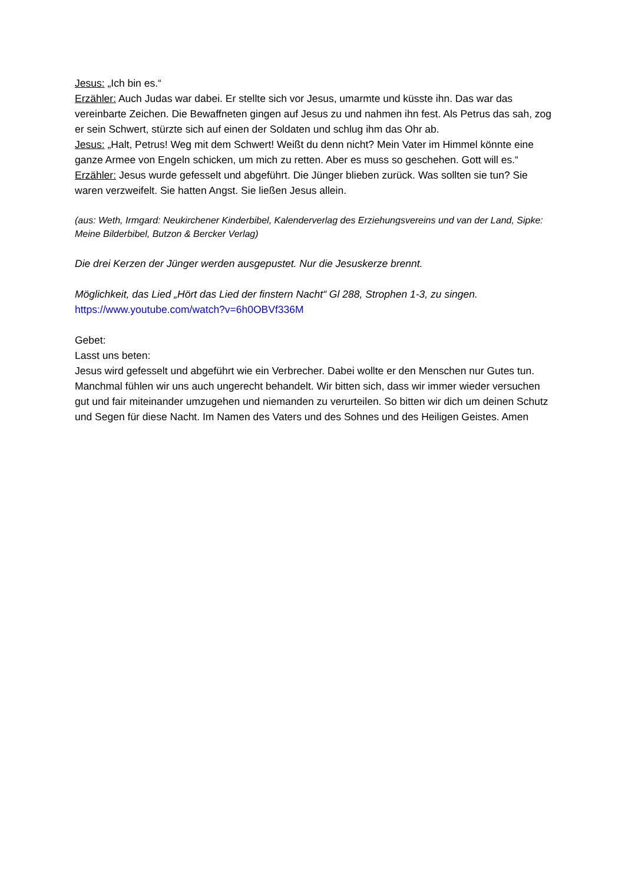Jesus: „Ich bin es.“
Erzähler: Auch Judas war dabei. Er stellte sich vor Jesus, umarmte und küsste ihn. Das war das vereinbarte Zeichen. Die Bewaffneten gingen auf Jesus zu und nahmen ihn fest. Als Petrus das sah, zog er sein Schwert, stürzte sich auf einen der Soldaten und schlug ihm das Ohr ab.
Jesus: „Halt, Petrus! Weg mit dem Schwert! Weißt du denn nicht? Mein Vater im Himmel könnte eine ganze Armee von Engeln schicken, um mich zu retten. Aber es muss so geschehen. Gott will es.“
Erzähler: Jesus wurde gefesselt und abgeführt. Die Jünger blieben zurück. Was sollten sie tun? Sie waren verzweifelt. Sie hatten Angst. Sie ließen Jesus allein.
(aus: Weth, Irmgard: Neukirchener Kinderbibel, Kalenderverlag des Erziehungsvereins und van der Land, Sipke: Meine Bilderbibel, Butzon & Bercker Verlag)
Die drei Kerzen der Jünger werden ausgepustet. Nur die Jesuskerze brennt.
Möglichkeit, das Lied „Hört das Lied der finstern Nacht“ Gl 288, Strophen 1-3, zu singen.
https://www.youtube.com/watch?v=6h0OBVf336M
Gebet:
Lasst uns beten:
Jesus wird gefesselt und abgeführt wie ein Verbrecher. Dabei wollte er den Menschen nur Gutes tun. Manchmal fühlen wir uns auch ungerecht behandelt. Wir bitten sich, dass wir immer wieder versuchen gut und fair miteinander umzugehen und niemanden zu verurteilen. So bitten wir dich um deinen Schutz und Segen für diese Nacht. Im Namen des Vaters und des Sohnes und des Heiligen Geistes. Amen